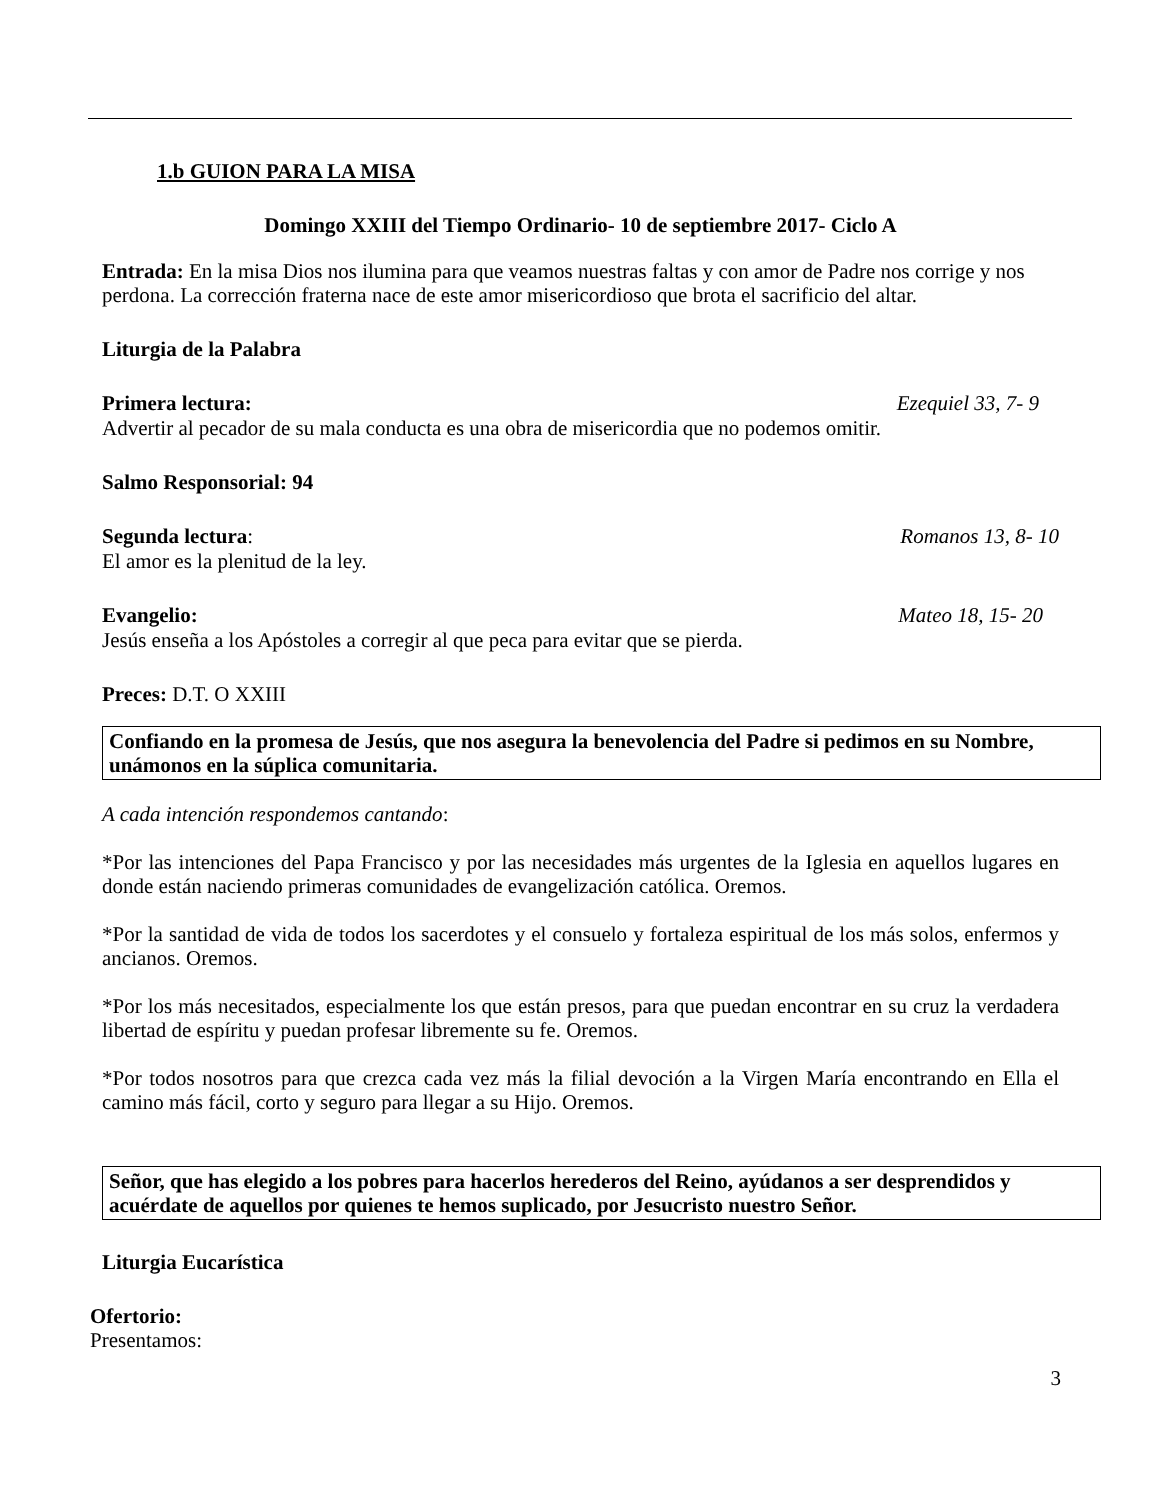1.b GUION PARA LA MISA
Domingo XXIII del Tiempo Ordinario- 10 de septiembre 2017- Ciclo A
Entrada: En la misa Dios nos ilumina para que veamos nuestras faltas y con amor de Padre nos corrige y nos perdona. La corrección fraterna nace de este amor misericordioso que brota el sacrificio del altar.
Liturgia de la Palabra
Primera lectura: Ezequiel 33, 7- 9
Advertir al pecador de su mala conducta es una obra de misericordia que no podemos omitir.
Salmo Responsorial: 94
Segunda lectura: Romanos 13, 8- 10
El amor es la plenitud de la ley.
Evangelio: Mateo 18, 15- 20
Jesús enseña a los Apóstoles a corregir al que peca para evitar que se pierda.
Preces: D.T. O XXIII
Confiando en la promesa de Jesús, que nos asegura la benevolencia del Padre si pedimos en su Nombre, unámonos en la súplica comunitaria.
A cada intención respondemos cantando:
*Por las intenciones del Papa Francisco y por las necesidades más urgentes de la Iglesia en aquellos lugares en donde están naciendo primeras comunidades de evangelización católica. Oremos.
*Por la santidad de vida de todos los sacerdotes y el consuelo y fortaleza espiritual de los más solos, enfermos y ancianos. Oremos.
*Por los más necesitados, especialmente los que están presos, para que puedan encontrar en su cruz la verdadera libertad de espíritu y puedan profesar libremente su fe. Oremos.
*Por todos nosotros para que crezca cada vez más la filial devoción a la Virgen María encontrando en Ella el camino más fácil, corto y seguro para llegar a su Hijo. Oremos.
Señor, que has elegido a los pobres para hacerlos herederos del Reino, ayúdanos a ser desprendidos y acuérdate de aquellos por quienes te hemos suplicado, por Jesucristo nuestro Señor.
Liturgia Eucarística
Ofertorio:
Presentamos:
3